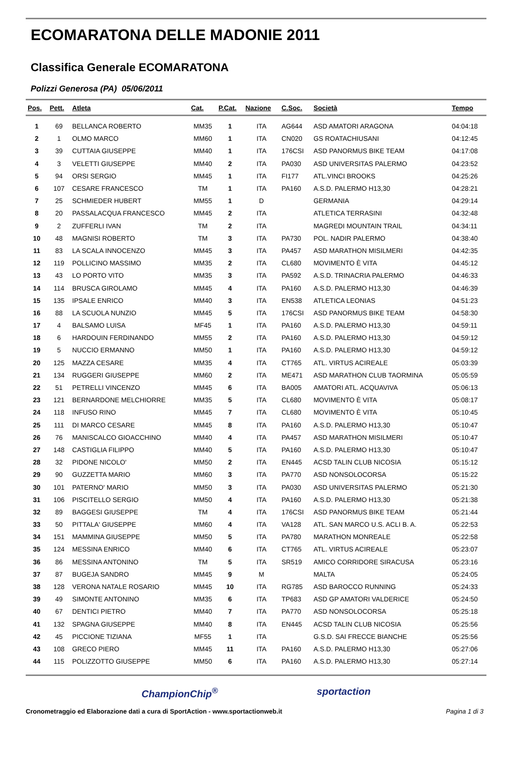ECOMARATONA DELLE MADONIE 2011
Classifica Generale ECOMARATONA
Polizzi Generosa (PA) 05/06/2011
| Pos. | Pett. | Atleta | Cat. | P.Cat. | Nazione | C.Soc. | Società | Tempo |
| --- | --- | --- | --- | --- | --- | --- | --- | --- |
| 1 | 69 | BELLANCA ROBERTO | MM35 | 1 | ITA | AG644 | ASD AMATORI ARAGONA | 04:04:18 |
| 2 | 1 | OLMO MARCO | MM60 | 1 | ITA | CN020 | GS ROATACHIUSANI | 04:12:45 |
| 3 | 39 | CUTTAIA GIUSEPPE | MM40 | 1 | ITA | 176CSI | ASD PANORMUS BIKE TEAM | 04:17:08 |
| 4 | 3 | VELETTI GIUSEPPE | MM40 | 2 | ITA | PA030 | ASD UNIVERSITAS PALERMO | 04:23:52 |
| 5 | 94 | ORSI SERGIO | MM45 | 1 | ITA | FI177 | ATL.VINCI BROOKS | 04:25:26 |
| 6 | 107 | CESARE FRANCESCO | TM | 1 | ITA | PA160 | A.S.D. PALERMO H13,30 | 04:28:21 |
| 7 | 25 | SCHMIEDER HUBERT | MM55 | 1 | D | | GERMANIA | 04:29:14 |
| 8 | 20 | PASSALACQUA FRANCESCO | MM45 | 2 | ITA | | ATLETICA TERRASINI | 04:32:48 |
| 9 | 2 | ZUFFERLI IVAN | TM | 2 | ITA | | MAGREDI MOUNTAIN TRAIL | 04:34:11 |
| 10 | 48 | MAGNISI ROBERTO | TM | 3 | ITA | PA730 | POL. NADIR PALERMO | 04:38:40 |
| 11 | 83 | LA SCALA INNOCENZO | MM45 | 3 | ITA | PA457 | ASD MARATHON MISILMERI | 04:42:35 |
| 12 | 119 | POLLICINO MASSIMO | MM35 | 2 | ITA | CL680 | MOVIMENTO È VITA | 04:45:12 |
| 13 | 43 | LO PORTO VITO | MM35 | 3 | ITA | PA592 | A.S.D. TRINACRIA PALERMO | 04:46:33 |
| 14 | 114 | BRUSCA GIROLAMO | MM45 | 4 | ITA | PA160 | A.S.D. PALERMO H13,30 | 04:46:39 |
| 15 | 135 | IPSALE ENRICO | MM40 | 3 | ITA | EN538 | ATLETICA LEONIAS | 04:51:23 |
| 16 | 88 | LA SCUOLA NUNZIO | MM45 | 5 | ITA | 176CSI | ASD PANORMUS BIKE TEAM | 04:58:30 |
| 17 | 4 | BALSAMO LUISA | MF45 | 1 | ITA | PA160 | A.S.D. PALERMO H13,30 | 04:59:11 |
| 18 | 6 | HARDOUIN FERDINANDO | MM55 | 2 | ITA | PA160 | A.S.D. PALERMO H13,30 | 04:59:12 |
| 19 | 5 | NUCCIO ERMANNO | MM50 | 1 | ITA | PA160 | A.S.D. PALERMO H13,30 | 04:59:12 |
| 20 | 125 | MAZZA CESARE | MM35 | 4 | ITA | CT765 | ATL. VIRTUS ACIREALE | 05:03:39 |
| 21 | 134 | RUGGERI GIUSEPPE | MM60 | 2 | ITA | ME471 | ASD MARATHON CLUB TAORMINA | 05:05:59 |
| 22 | 51 | PETRELLI VINCENZO | MM45 | 6 | ITA | BA005 | AMATORI ATL. ACQUAVIVA | 05:06:13 |
| 23 | 121 | BERNARDONE MELCHIORRE | MM35 | 5 | ITA | CL680 | MOVIMENTO È VITA | 05:08:17 |
| 24 | 118 | INFUSO RINO | MM45 | 7 | ITA | CL680 | MOVIMENTO È VITA | 05:10:45 |
| 25 | 111 | DI MARCO CESARE | MM45 | 8 | ITA | PA160 | A.S.D. PALERMO H13,30 | 05:10:47 |
| 26 | 76 | MANISCALCO GIOACCHINO | MM40 | 4 | ITA | PA457 | ASD MARATHON MISILMERI | 05:10:47 |
| 27 | 148 | CASTIGLIA FILIPPO | MM40 | 5 | ITA | PA160 | A.S.D. PALERMO H13,30 | 05:10:47 |
| 28 | 32 | PIDONE NICOLO' | MM50 | 2 | ITA | EN445 | ACSD TALIN CLUB NICOSIA | 05:15:12 |
| 29 | 90 | GUZZETTA MARIO | MM60 | 3 | ITA | PA770 | ASD NONSOLOCORSA | 05:15:22 |
| 30 | 101 | PATERNO' MARIO | MM50 | 3 | ITA | PA030 | ASD UNIVERSITAS PALERMO | 05:21:30 |
| 31 | 106 | PISCITELLO SERGIO | MM50 | 4 | ITA | PA160 | A.S.D. PALERMO H13,30 | 05:21:38 |
| 32 | 89 | BAGGESI GIUSEPPE | TM | 4 | ITA | 176CSI | ASD PANORMUS BIKE TEAM | 05:21:44 |
| 33 | 50 | PITTALA' GIUSEPPE | MM60 | 4 | ITA | VA128 | ATL. SAN MARCO U.S. ACLI B. A. | 05:22:53 |
| 34 | 151 | MAMMINA GIUSEPPE | MM50 | 5 | ITA | PA780 | MARATHON MONREALE | 05:22:58 |
| 35 | 124 | MESSINA ENRICO | MM40 | 6 | ITA | CT765 | ATL. VIRTUS ACIREALE | 05:23:07 |
| 36 | 86 | MESSINA ANTONINO | TM | 5 | ITA | SR519 | AMICO CORRIDORE SIRACUSA | 05:23:16 |
| 37 | 87 | BUGEJA SANDRO | MM45 | 9 | M | | MALTA | 05:24:05 |
| 38 | 128 | VERONA NATALE ROSARIO | MM45 | 10 | ITA | RG785 | ASD BAROCCO RUNNING | 05:24:33 |
| 39 | 49 | SIMONTE ANTONINO | MM35 | 6 | ITA | TP683 | ASD GP AMATORI VALDERICE | 05:24:50 |
| 40 | 67 | DENTICI PIETRO | MM40 | 7 | ITA | PA770 | ASD NONSOLOCORSA | 05:25:18 |
| 41 | 132 | SPAGNA GIUSEPPE | MM40 | 8 | ITA | EN445 | ACSD TALIN CLUB NICOSIA | 05:25:56 |
| 42 | 45 | PICCIONE TIZIANA | MF55 | 1 | ITA | | G.S.D. SAI FRECCE BIANCHE | 05:25:56 |
| 43 | 108 | GRECO PIERO | MM45 | 11 | ITA | PA160 | A.S.D. PALERMO H13,30 | 05:27:06 |
| 44 | 115 | POLIZZOTTO GIUSEPPE | MM50 | 6 | ITA | PA160 | A.S.D. PALERMO H13,30 | 05:27:14 |
ChampionChip<sup>®</sup> sportaction
Cronometraggio ed Elaborazione dati a cura di SportAction - www.sportactionweb.it Pagina 1 di 3